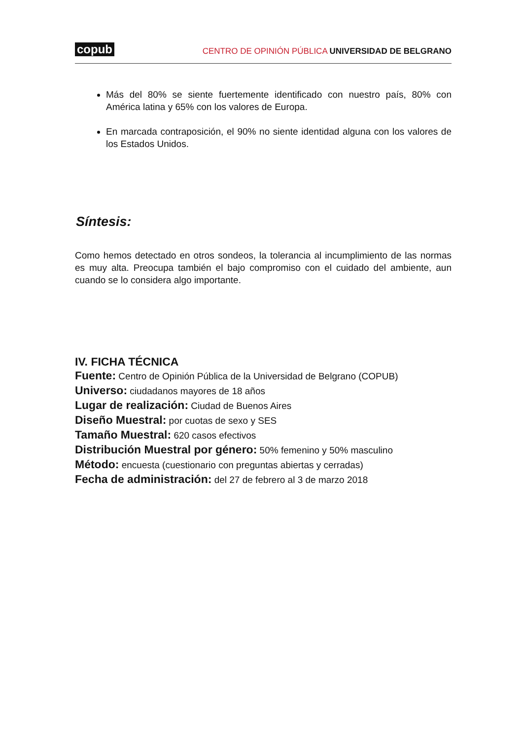copub CENTRO DE OPINIÓN PÚBLICA UNIVERSIDAD DE BELGRANO
Más del 80% se siente fuertemente identificado con nuestro país, 80% con América latina y 65% con los valores de Europa.
En marcada contraposición, el 90% no siente identidad alguna con los valores de los Estados Unidos.
Síntesis:
Como hemos detectado en otros sondeos, la tolerancia al incumplimiento de las normas es muy alta. Preocupa también el bajo compromiso con el cuidado del ambiente, aun cuando se lo considera algo importante.
IV. FICHA TÉCNICA
Fuente: Centro de Opinión Pública de la Universidad de Belgrano (COPUB)
Universo: ciudadanos mayores de 18 años
Lugar de realización: Ciudad de Buenos Aires
Diseño Muestral: por cuotas de sexo y SES
Tamaño Muestral: 620 casos efectivos
Distribución Muestral por género: 50% femenino y 50% masculino
Método: encuesta (cuestionario con preguntas abiertas y cerradas)
Fecha de administración: del 27 de febrero al 3 de marzo 2018